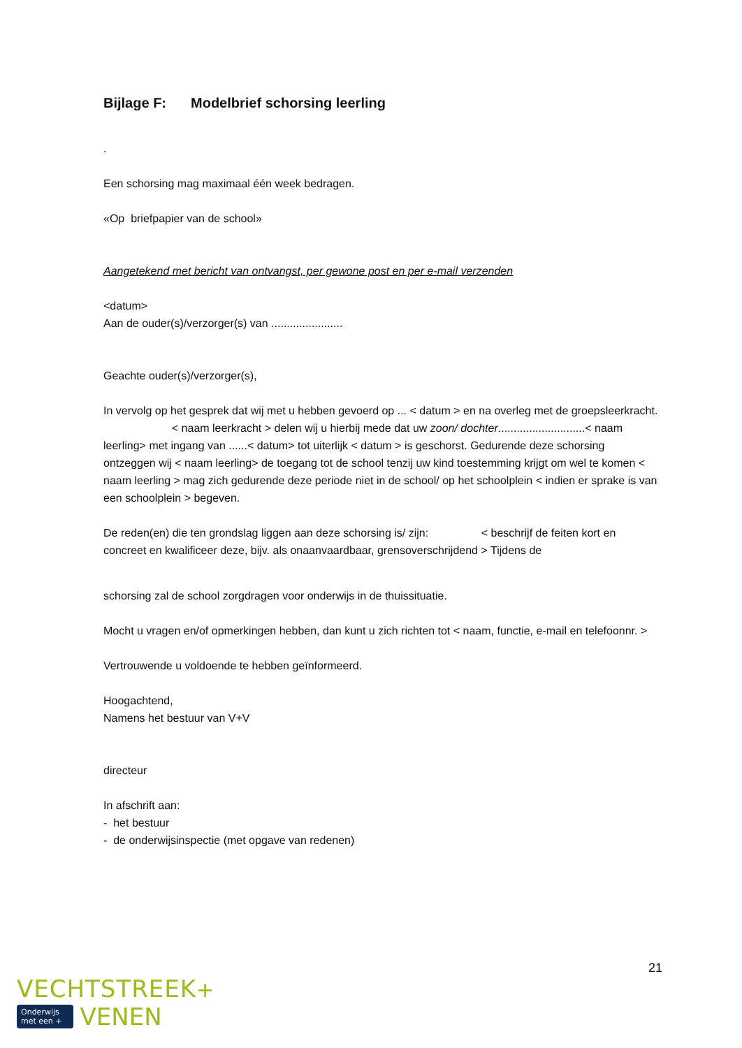Bijlage F: Modelbrief schorsing leerling
.
Een schorsing mag maximaal één week bedragen.
«Op briefpapier van de school»
Aangetekend met bericht van ontvangst, per gewone post en per e-mail verzenden
<datum>
Aan de ouder(s)/verzorger(s) van .......................
Geachte ouder(s)/verzorger(s),
In vervolg op het gesprek dat wij met u hebben gevoerd op ... < datum > en na overleg met de groepsleerkracht. < naam leerkracht > delen wij u hierbij mede dat uw zoon/ dochter............................< naam leerling> met ingang van ......< datum> tot uiterlijk < datum > is geschorst. Gedurende deze schorsing ontzeggen wij < naam leerling> de toegang tot de school tenzij uw kind toestemming krijgt om wel te komen < naam leerling > mag zich gedurende deze periode niet in de school/ op het schoolplein < indien er sprake is van een schoolplein > begeven.
De reden(en) die ten grondslag liggen aan deze schorsing is/ zijn: < beschrijf de feiten kort en concreet en kwalificeer deze, bijv. als onaanvaardbaar, grensoverschrijdend > Tijdens de
schorsing zal de school zorgdragen voor onderwijs in de thuissituatie.
Mocht u vragen en/of opmerkingen hebben, dan kunt u zich richten tot < naam, functie, e-mail en telefoonnr. >
Vertrouwende u voldoende te hebben geïnformeerd.
Hoogachtend,
Namens het bestuur van V+V
directeur
In afschrift aan:
- het bestuur
- de onderwijsinspectie (met opgave van redenen)
21
VECHTSTREEK+
Onderwijs
met een + VENEN